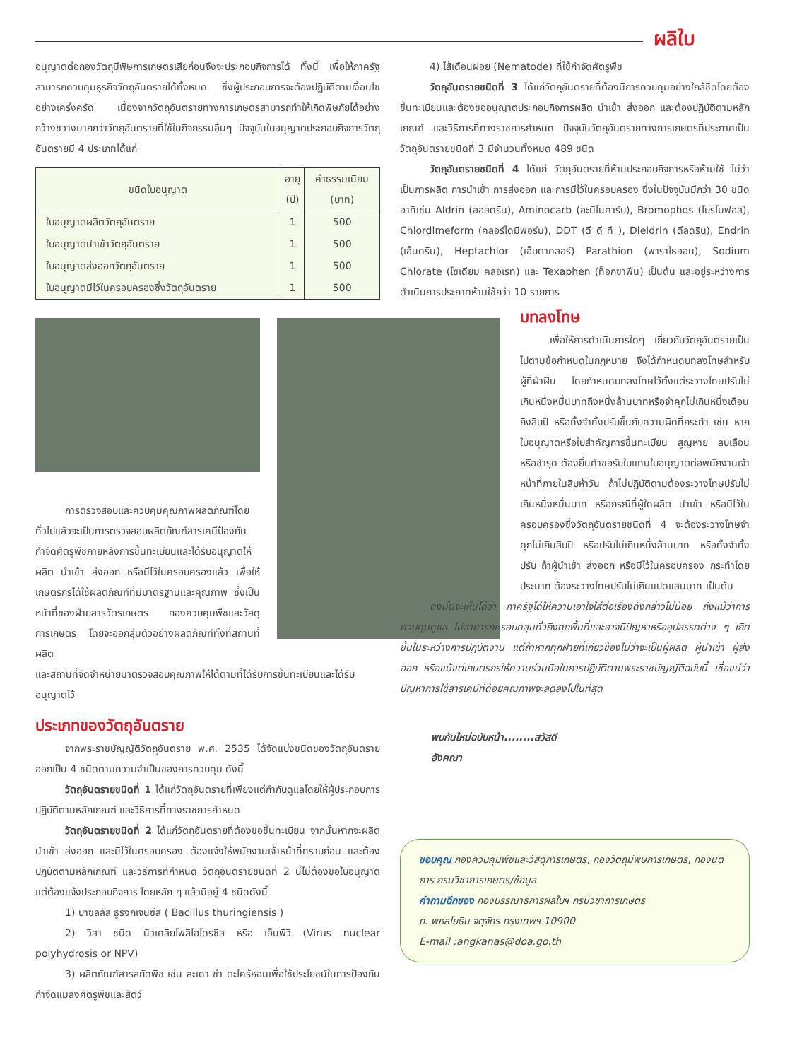ผลิใบ
อนุญาตต่อกองวัตถุมีพิษการเกษตรเสียก่อนจึงจะประกอบกิจการได้ ทั้งนี้ เพื่อให้ภาครัฐสามารถควบคุมธุรกิจวัตถุอันตรายได้ทั้งหมด ซึ่งผู้ประกอบการจะต้องปฏิบัติตามเงื่อนไขอย่างเคร่งครัด เนื่องจากวัตถุอันตรายทางการเกษตรสามารถทำให้เกิดพิษภัยได้อย่างกว้างขวางมากกว่าวัตถุอันตรายที่ใช้ในกิจกรรมอื่นๆ ปัจจุบันใบอนุญาตประกอบกิจการวัตถุอันตรายมี 4 ประเภทได้แก่
| ชนิดใบอนุญาต | อายุ (ปี) | ค่าธรรมเนียม (บาท) |
| --- | --- | --- |
| ใบอนุญาตผลิตวัตถุอันตราย | 1 | 500 |
| ใบอนุญาตนำเข้าวัตถุอันตราย | 1 | 500 |
| ใบอนุญาตส่งออกวัตถุอันตราย | 1 | 500 |
| ใบอนุญาตมีไว้ในครอบครองซึ่งวัตถุอันตราย | 1 | 500 |
การตรวจสอบและควบคุมคุณภาพผลิตภัณฑ์โดยทั่วไปแล้วจะเป็นการตรวจสอบผลิตภัณฑ์สารเคมีป้องกันกำจัดศัตรูพืชภายหลังการขึ้นทะเบียนและได้รับอนุญาตให้ผลิต นำเข้า ส่งออก หรือมีไว้ในครอบครองแล้ว เพื่อให้เกษตรกรได้ใช้ผลิตภัณฑ์ที่มีมาตรฐานและคุณภาพ ซึ่งเป็นหน้าที่ของฝ่ายสารวัตรเกษตร กองควบคุมพืชและวัสดุการเกษตร โดยจะออกสุ่มตัวอย่างผลิตภัณฑ์ทั้งที่สถานที่ผลิต
และสถานที่จัดจำหน่ายมาตรวจสอบคุณภาพให้ได้ตามที่ได้รับการขึ้นทะเบียนและได้รับอนุญาตไว้
ประเภทของวัตถุอันตราย
จากพระราชบัญญัติวัตถุอันตราย พ.ศ. 2535 ได้จัดแบ่งชนิดของวัตถุอันตรายออกเป็น 4 ชนิดตามความจำเป็นของการควบคุม ดังนี้
วัตถุอันตรายชนิดที่ 1 ได้แก่วัตถุอันตรายที่เพียงแต่กำกับดูแลโดยให้ผู้ประกอบการปฏิบัติตามหลักเกณฑ์ และวิธีการที่ทางราชการกำหนด
วัตถุอันตรายชนิดที่ 2 ได้แก่วัตถุอันตรายที่ต้องขอขึ้นทะเบียน จากนั้นหากจะผลิต นำเข้า ส่งออก และมีไว้ในครอบครอง ต้องแจ้งให้พนักงานเจ้าหน้าที่ทราบก่อน และต้องปฏิบัติตามหลักเกณฑ์ และวิธีการที่กำหนด วัตถุอันตรายชนิดที่ 2 นี้ไม่ต้องขอใบอนุญาตแต่ต้องแจ้งประกอบกิจการ โดยหลัก ๆ แล้วมีอยู่ 4 ชนิดดังนี้
1) บาซิลลัส ธูริงกิเจนซีส ( Bacillus thuringiensis )
2) วิสา ชนิด นิวเคลียโพลีไฮโดรซิส หรือ เอ็นพีวี (Virus nuclear polyhydrosis or NPV)
3) ผลิตภัณฑ์สารสกัดพืช เช่น สะเดา ข่า ตะไคร้หอมเพื่อใช้ประโยชน์ในการป้องกันกำจัดแมลงศัตรูพืชและสัตว์
4) ไส้เดือนฝอย (Nematode) ที่ใช้กำจัดศัตรูพืช
วัตถุอันตรายชนิดที่ 3 ได้แก่วัตถุอันตรายที่ต้องมีการควบคุมอย่างใกล้ชิดโดยต้องขึ้นทะเบียนและต้องขออนุญาตประกอบกิจการผลิต นำเข้า ส่งออก และต้องปฏิบัติตามหลักเกณฑ์ และวิธีการที่ทางราชการกำหนด ปัจจุบันวัตถุอันตรายทางการเกษตรที่ประกาศเป็นวัตถุอันตรายชนิดที่ 3 มีจำนวนทั้งหมด 489 ชนิด
วัตถุอันตรายชนิดที่ 4 ได้แก่ วัตถุอันตรายที่ห้ามประกอบกิจการหรือห้ามใช้ ไม่ว่าเป็นการผลิต การนำเข้า การส่งออก และการมีไว้ในครอบครอง ซึ่งในปัจจุบันมีกว่า 30 ชนิด อาทิเช่น Aldrin (ออลดริน), Aminocarb (อะมิโนคาร์บ), Bromophos (โบรโมฟอส), Chlordimeform (คลอร์ไดมีฟอร์ม), DDT (ดี ดี ที ), Dieldrin (ดีลดริน), Endrin (เอ็นดริน), Heptachlor (เฮ็บตาคลอร์) Parathion (พาราไธออน), Sodium Chlorate (โซเดียม คลอเรท) และ Texaphen (ท็อกซาฟีน) เป็นต้น และอยู่ระหว่างการดำเนินการประกาศห้ามใช้กว่า 10 รายการ
บทลงโทษ
เพื่อให้การดำเนินการใดๆ เกี่ยวกับวัตถุอันตรายเป็นไปตามข้อกำหนดในกฎหมาย จึงได้กำหนดบทลงโทษสำหรับผู้ที่ฝ่าฝืน โดยกำหนดบทลงโทษไว้ตั้งแต่ระวางโทษปรับไม่เกินหนึ่งหมื่นบาทถึงหนึ่งล้านบาทหรือจำคุกไม่เกินหนึ่งเดือนถึงสิบปี หรือทั้งจำทั้งปรับขึ้นกับความผิดที่กระทำ เช่น หากใบอนุญาตหรือใบสำคัญการขึ้นทะเบียน สูญหาย ลบเลือน หรือชำรุด ต้องยื่นคำขอรับใบแทนใบอนุญาตต่อพนักงานเจ้าหน้าที่ภายในสิบห้าวัน ถ้าไม่ปฏิบัติตามต้องระวางโทษปรับไม่เกินหนึ่งหมื่นบาท หรือกรณีที่ผู้ใดผลิต นำเข้า หรือมีไว้ในครอบครองซึ่งวัตถุอันตรายชนิดที่ 4 จะต้องระวางโทษจำคุกไม่เกินสิบปี หรือปรับไม่เกินหนึ่งล้านบาท หรือทั้งจำทั้งปรับ ถ้าผู้นำเข้า ส่งออก หรือมีไว้ในครอบครอง กระทำโดยประมาท ต้องระวางโทษปรับไม่เกินแปดแสนบาท เป็นต้น
ดังนั้นจะเห็นได้ว่า ภาครัฐได้ให้ความเอาใจใส่ต่อเรื่องดังกล่าวไม่น้อย ถึงแม้ว่าการควบคุมดูแล ไม่สามารถครอบคลุมทั่วถึงทุกพื้นที่และอาจมีปัญหาหรืออุปสรรคต่าง ๆ เกิดขึ้นในระหว่างการปฏิบัติงาน แต่ถ้าหากทุกฝ่ายที่เกี่ยวข้องไม่ว่าจะเป็นผู้ผลิต ผู้นำเข้า ผู้ส่งออก หรือแม้แต่เกษตรกรให้ความร่วมมือในการปฏิบัติตามพระราชบัญญัติฉบับนี้ เชื่อแน่ว่าปัญหาการใช้สารเคมีที่ด้อยคุณภาพจะลดลงไปในที่สุด
พบกันใหม่ฉบับหน้า........สวัสดี
อังคณา
ขอบคุณ กองควบคุมพืชและวัสดุการเกษตร, กองวัตถุมีพิษการเกษตร, กองนิติการ กรมวิชาการเกษตร/ข้อมูล
คำถามฉีกซอง กองบรรณาธิการผลิใบฯ กรมวิชาการเกษตร
ถ. พหลโยธิน จตุจักร กรุงเทพฯ 10900
E-mail :angkanas@doa.go.th